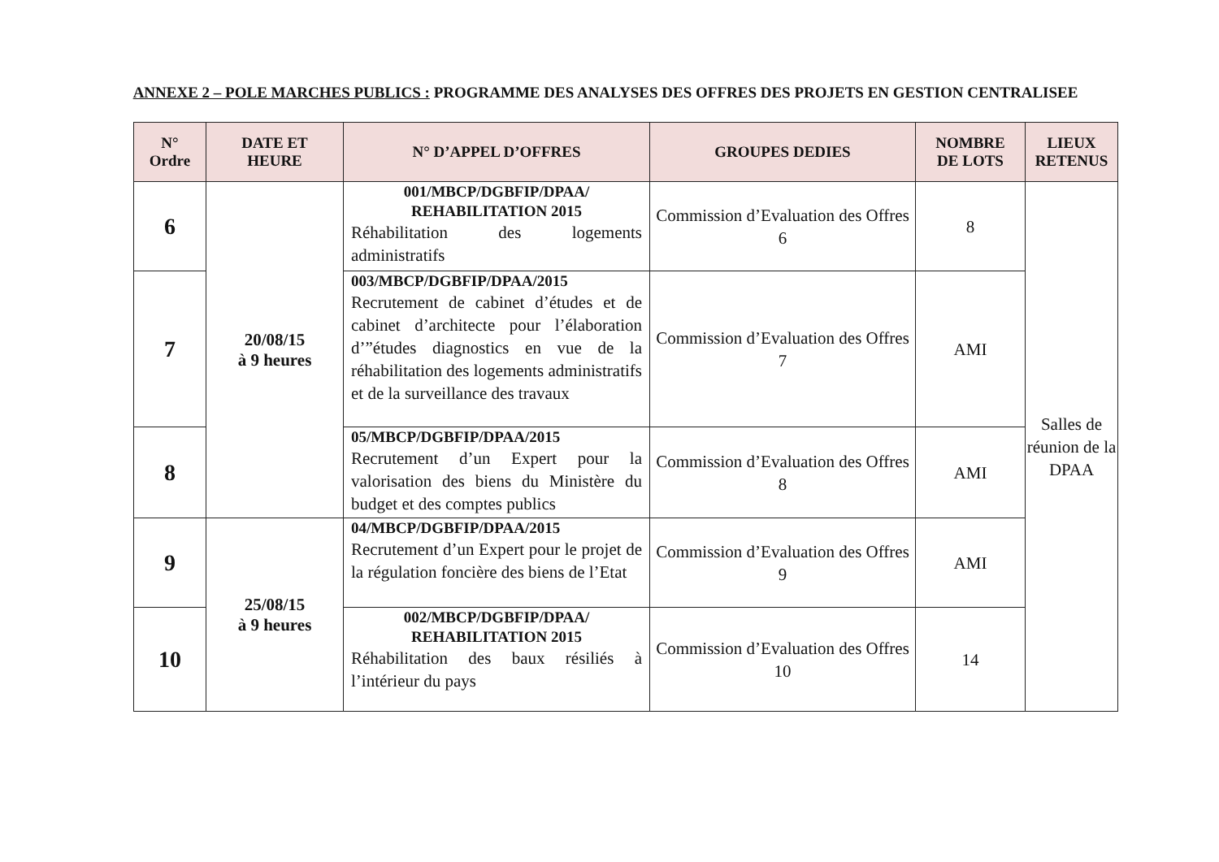ANNEXE 2 – POLE MARCHES PUBLICS : PROGRAMME DES ANALYSES DES OFFRES DES PROJETS EN GESTION CENTRALISEE
| N° Ordre | DATE ET HEURE | N° D’APPEL D’OFFRES | GROUPES DEDIES | NOMBRE DE LOTS | LIEUX RETENUS |
| --- | --- | --- | --- | --- | --- |
| 6 | 20/08/15 à 9 heures | 001/MBCP/DGBFIP/DPAA/ REHABILITATION 2015 Réhabilitation des logements administratifs | Commission d’Evaluation des Offres 6 | 8 | Salles de réunion de la DPAA |
| 7 | | 003/MBCP/DGBFIP/DPAA/2015 Recrutement de cabinet d’études et de cabinet d’architecte pour l’élaboration d’”études diagnostics en vue de la réhabilitation des logements administratifs et de la surveillance des travaux | Commission d’Evaluation des Offres 7 | AMI | |
| 8 | | 05/MBCP/DGBFIP/DPAA/2015 Recrutement d’un Expert pour la valorisation des biens du Ministère du budget et des comptes publics | Commission d’Evaluation des Offres 8 | AMI | |
| 9 | 25/08/15 à 9 heures | 04/MBCP/DGBFIP/DPAA/2015 Recrutement d’un Expert pour le projet de la régulation foncière des biens de l’Etat | Commission d’Evaluation des Offres 9 | AMI | |
| 10 | | 002/MBCP/DGBFIP/DPAA/ REHABILITATION 2015 Réhabilitation des baux résiliés à l’intérieur du pays | Commission d’Evaluation des Offres 10 | 14 | |